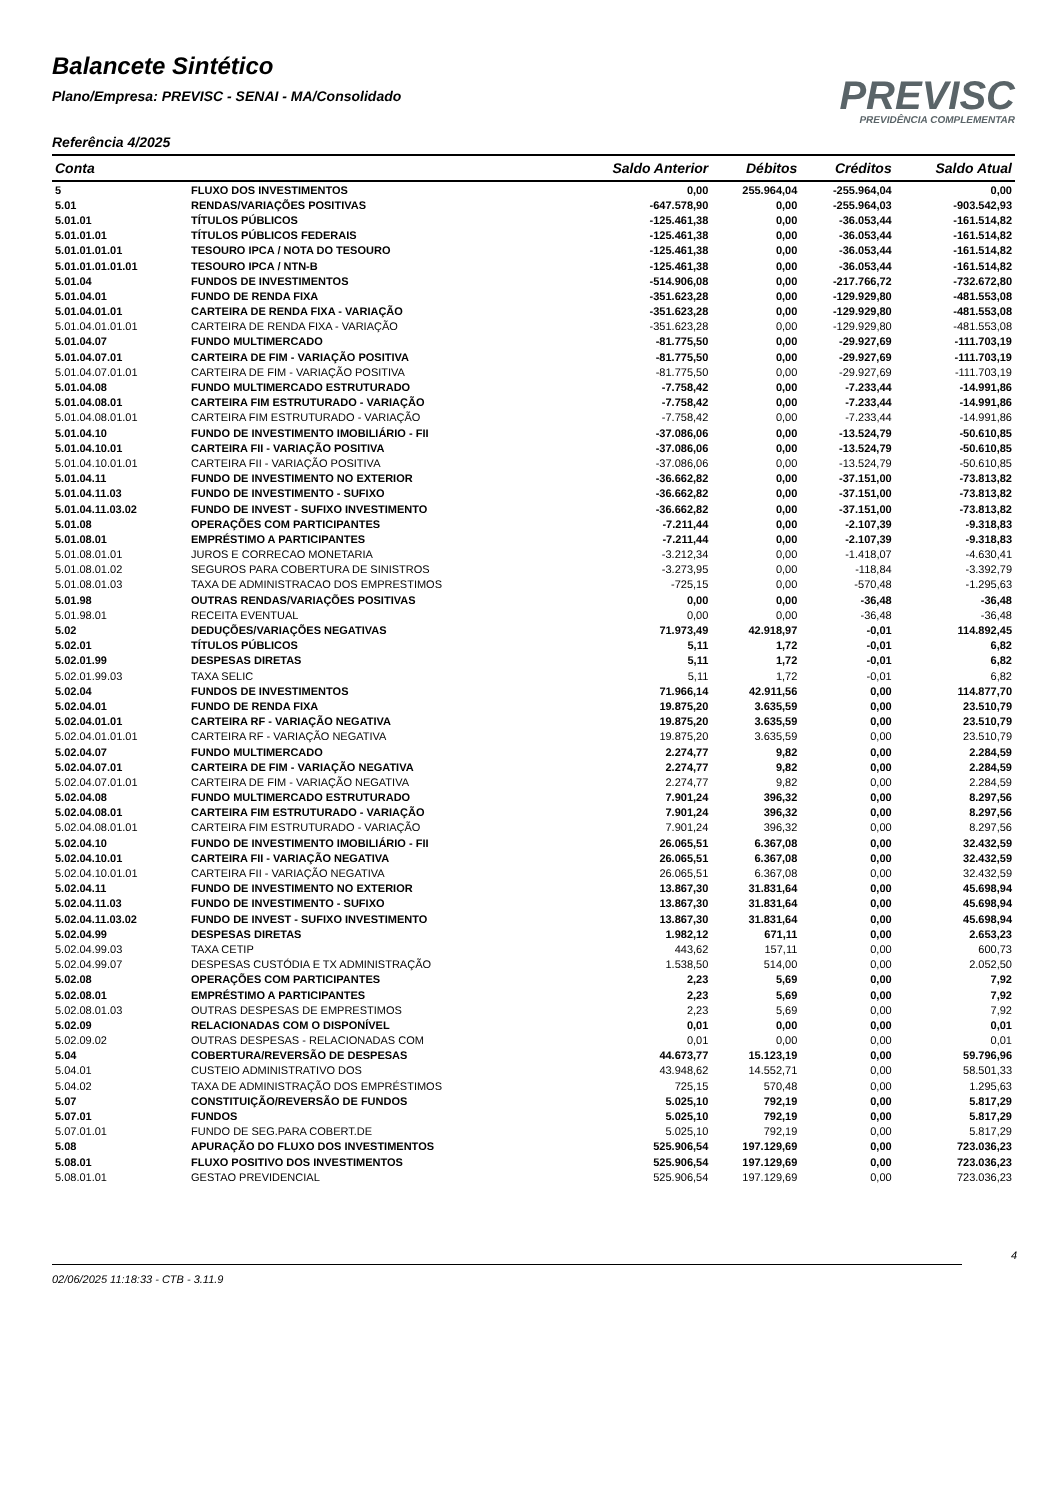Balancete Sintético
Plano/Empresa: PREVISC - SENAI - MA/Consolidado
Referência 4/2025
PREVISC
PREVIDÊNCIA COMPLEMENTAR
| Conta | | Saldo Anterior | Débitos | Créditos | Saldo Atual |
| --- | --- | --- | --- | --- | --- |
| 5 | FLUXO DOS INVESTIMENTOS | 0,00 | 255.964,04 | -255.964,04 | 0,00 |
| 5.01 | RENDAS/VARIAÇÕES POSITIVAS | -647.578,90 | 0,00 | -255.964,03 | -903.542,93 |
| 5.01.01 | TÍTULOS PÚBLICOS | -125.461,38 | 0,00 | -36.053,44 | -161.514,82 |
| 5.01.01.01 | TÍTULOS PÚBLICOS FEDERAIS | -125.461,38 | 0,00 | -36.053,44 | -161.514,82 |
| 5.01.01.01.01 | TESOURO IPCA / NOTA DO TESOURO | -125.461,38 | 0,00 | -36.053,44 | -161.514,82 |
| 5.01.01.01.01.01 | TESOURO IPCA / NTN-B | -125.461,38 | 0,00 | -36.053,44 | -161.514,82 |
| 5.01.04 | FUNDOS DE INVESTIMENTOS | -514.906,08 | 0,00 | -217.766,72 | -732.672,80 |
| 5.01.04.01 | FUNDO DE RENDA FIXA | -351.623,28 | 0,00 | -129.929,80 | -481.553,08 |
| 5.01.04.01.01 | CARTEIRA DE RENDA FIXA - VARIAÇÃO | -351.623,28 | 0,00 | -129.929,80 | -481.553,08 |
| 5.01.04.01.01.01 | CARTEIRA DE RENDA FIXA - VARIAÇÃO | -351.623,28 | 0,00 | -129.929,80 | -481.553,08 |
| 5.01.04.07 | FUNDO MULTIMERCADO | -81.775,50 | 0,00 | -29.927,69 | -111.703,19 |
| 5.01.04.07.01 | CARTEIRA DE FIM - VARIAÇÃO POSITIVA | -81.775,50 | 0,00 | -29.927,69 | -111.703,19 |
| 5.01.04.07.01.01 | CARTEIRA DE FIM - VARIAÇÃO POSITIVA | -81.775,50 | 0,00 | -29.927,69 | -111.703,19 |
| 5.01.04.08 | FUNDO MULTIMERCADO ESTRUTURADO | -7.758,42 | 0,00 | -7.233,44 | -14.991,86 |
| 5.01.04.08.01 | CARTEIRA FIM ESTRUTURADO - VARIAÇÃO | -7.758,42 | 0,00 | -7.233,44 | -14.991,86 |
| 5.01.04.08.01.01 | CARTEIRA FIM ESTRUTURADO - VARIAÇÃO | -7.758,42 | 0,00 | -7.233,44 | -14.991,86 |
| 5.01.04.10 | FUNDO DE INVESTIMENTO IMOBILIÁRIO - FII | -37.086,06 | 0,00 | -13.524,79 | -50.610,85 |
| 5.01.04.10.01 | CARTEIRA FII - VARIAÇÃO POSITIVA | -37.086,06 | 0,00 | -13.524,79 | -50.610,85 |
| 5.01.04.10.01.01 | CARTEIRA FII - VARIAÇÃO POSITIVA | -37.086,06 | 0,00 | -13.524,79 | -50.610,85 |
| 5.01.04.11 | FUNDO DE INVESTIMENTO NO EXTERIOR | -36.662,82 | 0,00 | -37.151,00 | -73.813,82 |
| 5.01.04.11.03 | FUNDO DE INVESTIMENTO - SUFIXO | -36.662,82 | 0,00 | -37.151,00 | -73.813,82 |
| 5.01.04.11.03.02 | FUNDO DE INVEST - SUFIXO INVESTIMENTO | -36.662,82 | 0,00 | -37.151,00 | -73.813,82 |
| 5.01.08 | OPERAÇÕES COM PARTICIPANTES | -7.211,44 | 0,00 | -2.107,39 | -9.318,83 |
| 5.01.08.01 | EMPRÉSTIMO A PARTICIPANTES | -7.211,44 | 0,00 | -2.107,39 | -9.318,83 |
| 5.01.08.01.01 | JUROS E CORRECAO MONETARIA | -3.212,34 | 0,00 | -1.418,07 | -4.630,41 |
| 5.01.08.01.02 | SEGUROS PARA COBERTURA DE SINISTROS | -3.273,95 | 0,00 | -118,84 | -3.392,79 |
| 5.01.08.01.03 | TAXA DE ADMINISTRACAO DOS EMPRESTIMOS | -725,15 | 0,00 | -570,48 | -1.295,63 |
| 5.01.98 | OUTRAS RENDAS/VARIAÇÕES POSITIVAS | 0,00 | 0,00 | -36,48 | -36,48 |
| 5.01.98.01 | RECEITA EVENTUAL | 0,00 | 0,00 | -36,48 | -36,48 |
| 5.02 | DEDUÇÕES/VARIAÇÕES NEGATIVAS | 71.973,49 | 42.918,97 | -0,01 | 114.892,45 |
| 5.02.01 | TÍTULOS PÚBLICOS | 5,11 | 1,72 | -0,01 | 6,82 |
| 5.02.01.99 | DESPESAS DIRETAS | 5,11 | 1,72 | -0,01 | 6,82 |
| 5.02.01.99.03 | TAXA SELIC | 5,11 | 1,72 | -0,01 | 6,82 |
| 5.02.04 | FUNDOS DE INVESTIMENTOS | 71.966,14 | 42.911,56 | 0,00 | 114.877,70 |
| 5.02.04.01 | FUNDO DE RENDA FIXA | 19.875,20 | 3.635,59 | 0,00 | 23.510,79 |
| 5.02.04.01.01 | CARTEIRA RF - VARIAÇÃO NEGATIVA | 19.875,20 | 3.635,59 | 0,00 | 23.510,79 |
| 5.02.04.01.01.01 | CARTEIRA RF - VARIAÇÃO NEGATIVA | 19.875,20 | 3.635,59 | 0,00 | 23.510,79 |
| 5.02.04.07 | FUNDO MULTIMERCADO | 2.274,77 | 9,82 | 0,00 | 2.284,59 |
| 5.02.04.07.01 | CARTEIRA DE FIM - VARIAÇÃO NEGATIVA | 2.274,77 | 9,82 | 0,00 | 2.284,59 |
| 5.02.04.07.01.01 | CARTEIRA DE FIM - VARIAÇÃO NEGATIVA | 2.274,77 | 9,82 | 0,00 | 2.284,59 |
| 5.02.04.08 | FUNDO MULTIMERCADO ESTRUTURADO | 7.901,24 | 396,32 | 0,00 | 8.297,56 |
| 5.02.04.08.01 | CARTEIRA FIM ESTRUTURADO - VARIAÇÃO | 7.901,24 | 396,32 | 0,00 | 8.297,56 |
| 5.02.04.08.01.01 | CARTEIRA FIM ESTRUTURADO - VARIAÇÃO | 7.901,24 | 396,32 | 0,00 | 8.297,56 |
| 5.02.04.10 | FUNDO DE INVESTIMENTO IMOBILIÁRIO - FII | 26.065,51 | 6.367,08 | 0,00 | 32.432,59 |
| 5.02.04.10.01 | CARTEIRA FII - VARIAÇÃO NEGATIVA | 26.065,51 | 6.367,08 | 0,00 | 32.432,59 |
| 5.02.04.10.01.01 | CARTEIRA FII - VARIAÇÃO NEGATIVA | 26.065,51 | 6.367,08 | 0,00 | 32.432,59 |
| 5.02.04.11 | FUNDO DE INVESTIMENTO NO EXTERIOR | 13.867,30 | 31.831,64 | 0,00 | 45.698,94 |
| 5.02.04.11.03 | FUNDO DE INVESTIMENTO - SUFIXO | 13.867,30 | 31.831,64 | 0,00 | 45.698,94 |
| 5.02.04.11.03.02 | FUNDO DE INVEST - SUFIXO INVESTIMENTO | 13.867,30 | 31.831,64 | 0,00 | 45.698,94 |
| 5.02.04.99 | DESPESAS DIRETAS | 1.982,12 | 671,11 | 0,00 | 2.653,23 |
| 5.02.04.99.03 | TAXA CETIP | 443,62 | 157,11 | 0,00 | 600,73 |
| 5.02.04.99.07 | DESPESAS CUSTÓDIA E TX ADMINISTRAÇÃO | 1.538,50 | 514,00 | 0,00 | 2.052,50 |
| 5.02.08 | OPERAÇÕES COM PARTICIPANTES | 2,23 | 5,69 | 0,00 | 7,92 |
| 5.02.08.01 | EMPRÉSTIMO A PARTICIPANTES | 2,23 | 5,69 | 0,00 | 7,92 |
| 5.02.08.01.03 | OUTRAS DESPESAS DE EMPRESTIMOS | 2,23 | 5,69 | 0,00 | 7,92 |
| 5.02.09 | RELACIONADAS COM O DISPONÍVEL | 0,01 | 0,00 | 0,00 | 0,01 |
| 5.02.09.02 | OUTRAS DESPESAS - RELACIONADAS COM | 0,01 | 0,00 | 0,00 | 0,01 |
| 5.04 | COBERTURA/REVERSÃO DE DESPESAS | 44.673,77 | 15.123,19 | 0,00 | 59.796,96 |
| 5.04.01 | CUSTEIO ADMINISTRATIVO DOS | 43.948,62 | 14.552,71 | 0,00 | 58.501,33 |
| 5.04.02 | TAXA DE ADMINISTRAÇÃO DOS EMPRÉSTIMOS | 725,15 | 570,48 | 0,00 | 1.295,63 |
| 5.07 | CONSTITUIÇÃO/REVERSÃO DE FUNDOS | 5.025,10 | 792,19 | 0,00 | 5.817,29 |
| 5.07.01 | FUNDOS | 5.025,10 | 792,19 | 0,00 | 5.817,29 |
| 5.07.01.01 | FUNDO DE SEG.PARA COBERT.DE | 5.025,10 | 792,19 | 0,00 | 5.817,29 |
| 5.08 | APURAÇÃO DO FLUXO DOS INVESTIMENTOS | 525.906,54 | 197.129,69 | 0,00 | 723.036,23 |
| 5.08.01 | FLUXO POSITIVO DOS INVESTIMENTOS | 525.906,54 | 197.129,69 | 0,00 | 723.036,23 |
| 5.08.01.01 | GESTAO PREVIDENCIAL | 525.906,54 | 197.129,69 | 0,00 | 723.036,23 |
4
02/06/2025 11:18:33 - CTB - 3.11.9